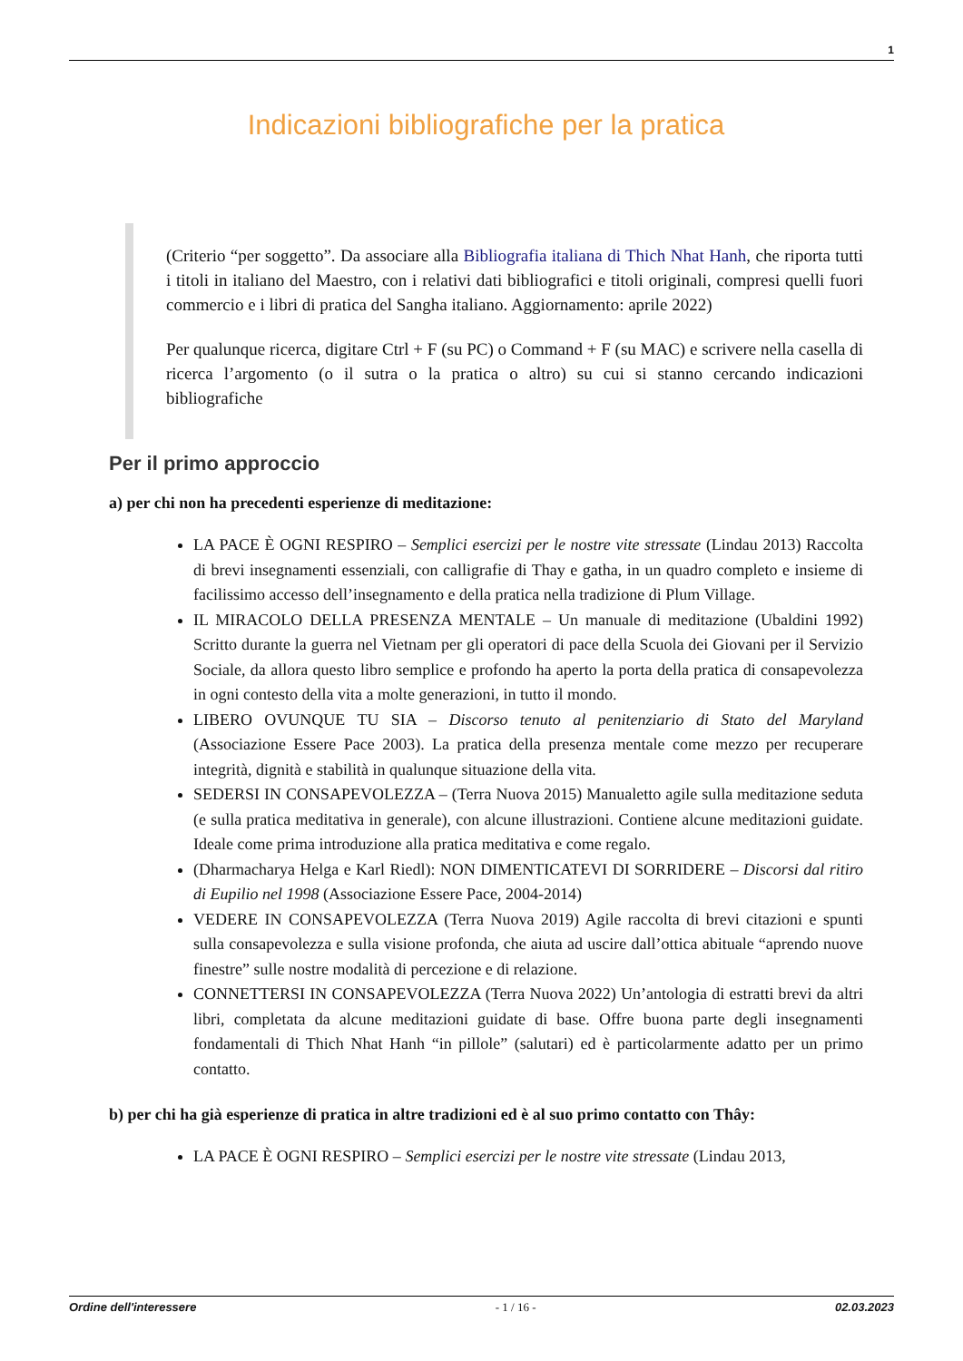1
Indicazioni bibliografiche per la pratica
(Criterio “per soggetto”. Da associare alla Bibliografia italiana di Thich Nhat Hanh, che riporta tutti i titoli in italiano del Maestro, con i relativi dati bibliografici e titoli originali, compresi quelli fuori commercio e i libri di pratica del Sangha italiano. Aggiornamento: aprile 2022)
Per qualunque ricerca, digitare Ctrl + F (su PC) o Command + F (su MAC) e scrivere nella casella di ricerca l’argomento (o il sutra o la pratica o altro) su cui si stanno cercando indicazioni bibliografiche
Per il primo approccio
a) per chi non ha precedenti esperienze di meditazione:
LA PACE È OGNI RESPIRO – Semplici esercizi per le nostre vite stressate (Lindau 2013) Raccolta di brevi insegnamenti essenziali, con calligrafie di Thay e gatha, in un quadro completo e insieme di facilissimo accesso dell’insegnamento e della pratica nella tradizione di Plum Village.
IL MIRACOLO DELLA PRESENZA MENTALE – Un manuale di meditazione (Ubaldini 1992) Scritto durante la guerra nel Vietnam per gli operatori di pace della Scuola dei Giovani per il Servizio Sociale, da allora questo libro semplice e profondo ha aperto la porta della pratica di consapevolezza in ogni contesto della vita a molte generazioni, in tutto il mondo.
LIBERO OVUNQUE TU SIA – Discorso tenuto al penitenziario di Stato del Maryland (Associazione Essere Pace 2003). La pratica della presenza mentale come mezzo per recuperare integrità, dignità e stabilità in qualunque situazione della vita.
SEDERSI IN CONSAPEVOLEZZA – (Terra Nuova 2015) Manualetto agile sulla meditazione seduta (e sulla pratica meditativa in generale), con alcune illustrazioni. Contiene alcune meditazioni guidate. Ideale come prima introduzione alla pratica meditativa e come regalo.
(Dharmacharya Helga e Karl Riedl): NON DIMENTICATEVI DI SORRIDERE – Discorsi dal ritiro di Eupilio nel 1998 (Associazione Essere Pace, 2004-2014)
VEDERE IN CONSAPEVOLEZZA (Terra Nuova 2019) Agile raccolta di brevi citazioni e spunti sulla consapevolezza e sulla visione profonda, che aiuta ad uscire dall’ottica abituale “aprendo nuove finestre” sulle nostre modalità di percezione e di relazione.
CONNETTERSI IN CONSAPEVOLEZZA (Terra Nuova 2022) Un’antologia di estratti brevi da altri libri, completata da alcune meditazioni guidate di base. Offre buona parte degli insegnamenti fondamentali di Thich Nhat Hanh “in pillole” (salutari) ed è particolarmente adatto per un primo contatto.
b) per chi ha già esperienze di pratica in altre tradizioni ed è al suo primo contatto con Thây:
LA PACE È OGNI RESPIRO – Semplici esercizi per le nostre vite stressate (Lindau 2013,
Ordine dell'interessere - 1 / 16 - 02.03.2023